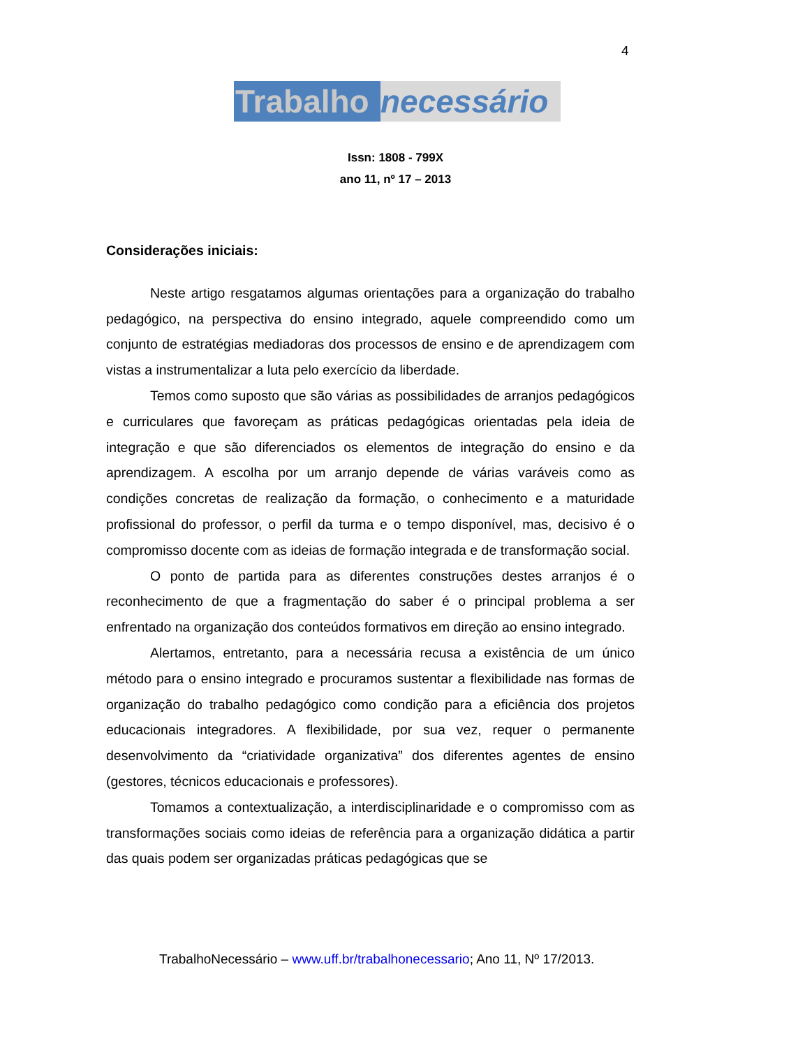4
Trabalho necessário
Issn: 1808 - 799X
ano 11, nº 17 – 2013
Considerações iniciais:
Neste artigo resgatamos algumas orientações para a organização do trabalho pedagógico, na perspectiva do ensino integrado, aquele compreendido como um conjunto de estratégias mediadoras dos processos de ensino e de aprendizagem com vistas a instrumentalizar a luta pelo exercício da liberdade.
Temos como suposto que são várias as possibilidades de arranjos pedagógicos e curriculares que favoreçam as práticas pedagógicas orientadas pela ideia de integração e que são diferenciados os elementos de integração do ensino e da aprendizagem. A escolha por um arranjo depende de várias varáveis como as condições concretas de realização da formação, o conhecimento e a maturidade profissional do professor, o perfil da turma e o tempo disponível, mas, decisivo é o compromisso docente com as ideias de formação integrada e de transformação social.
O ponto de partida para as diferentes construções destes arranjos é o reconhecimento de que a fragmentação do saber é o principal problema a ser enfrentado na organização dos conteúdos formativos em direção ao ensino integrado.
Alertamos, entretanto, para a necessária recusa a existência de um único método para o ensino integrado e procuramos sustentar a flexibilidade nas formas de organização do trabalho pedagógico como condição para a eficiência dos projetos educacionais integradores. A flexibilidade, por sua vez, requer o permanente desenvolvimento da “criatividade organizativa” dos diferentes agentes de ensino (gestores, técnicos educacionais e professores).
Tomamos a contextualização, a interdisciplinaridade e o compromisso com as transformações sociais como ideias de referência para a organização didática a partir das quais podem ser organizadas práticas pedagógicas que se
TrabalhoNecessário – www.uff.br/trabalhonecessario; Ano 11, Nº 17/2013.